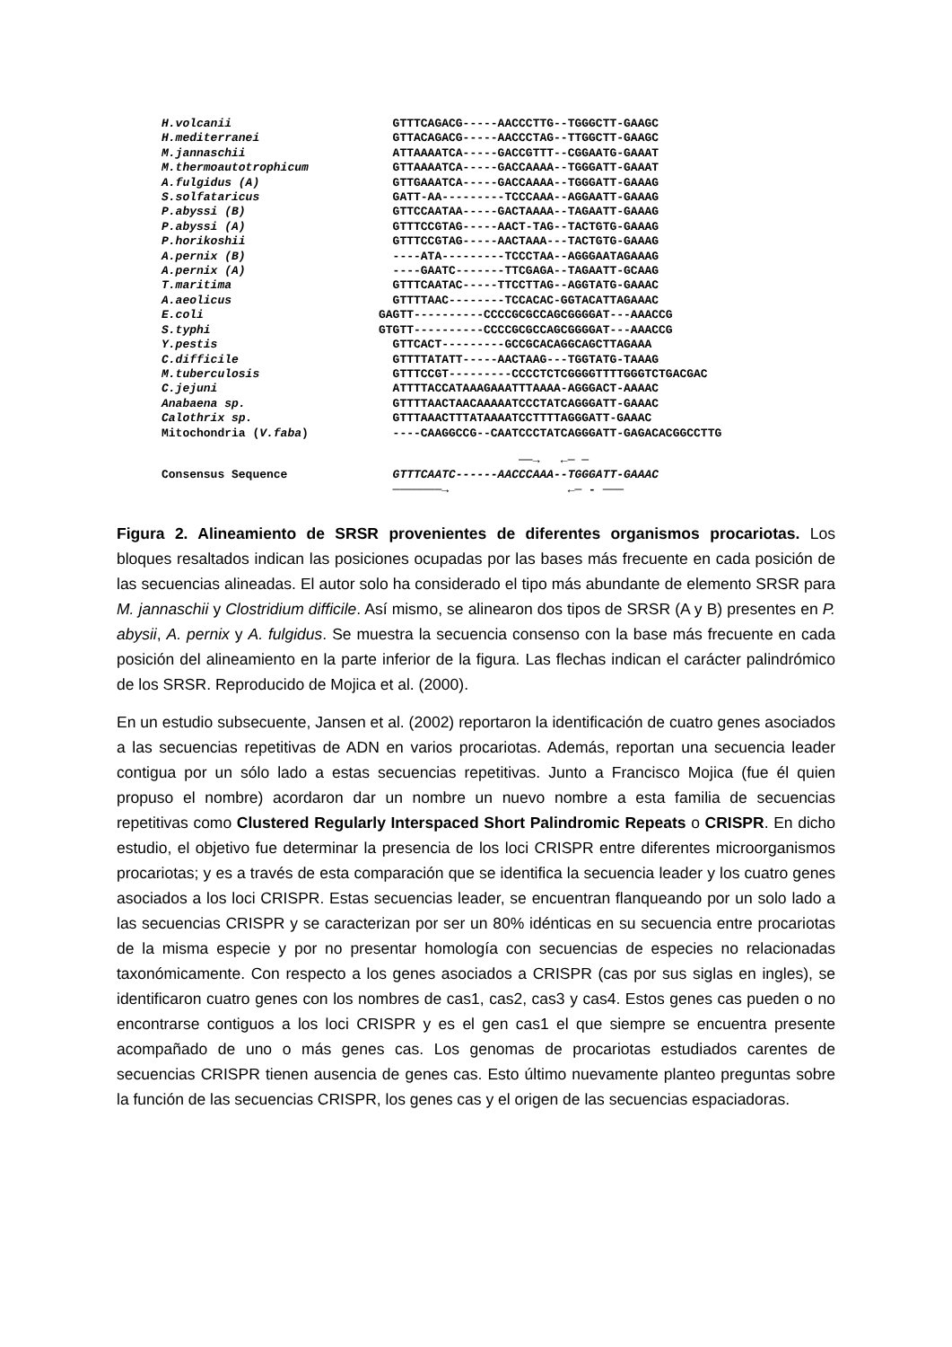H.volcanii GTTTCAGACG-----AACCCTTG--TGGGCTT-GAAGC
H.mediterranei GTTACAGACG-----AACCCTAG--TTGGCTT-GAAGC
M.jannaschii ATTAAAATCA-----GACCGTTT--CGGAATG-GAAAT
M.thermoautotrophicum GTTAAAATCA-----GACCAAAA--TGGGATT-GAAAT
A.fulgidus (A) GTTGAAATCA-----GACCAAAA--TGGGATT-GAAAG
S.solfataricus GATT-AA---------TCCCAAA--AGGAATT-GAAAG
P.abyssi (B) GTTCCAATAA-----GACTAAAA--TAGAATT-GAAAG
P.abyssi (A) GTTTCCGTAG-----AACT-TAG--TACTGTG-GAAAG
P.horikoshii GTTTCCGTAG-----AACTAAA---TACTGTG-GAAAG
A.pernix (B) ----ATA---------TCCCTAA--AGGGAATAGAAAG
A.pernix (A) ----GAATC-------TTCGAGA--TAGAATT-GCAAG
T.maritima GTTTCAATAC-----TTCCTTAG--AGGTATG-GAAAC
A.aeolicus GTTTTAAC--------TCCACAC-GGTACATTAGAAAC
E.coli GAGTT----------CCCCGCGCCAGCGGGGAT---AAACCG
S.typhi GTGTT----------CCCCGCGCCAGCGGGGAT---AAACCG
Y.pestis GTTCACT---------GCCGCACAGGCAGCTTAGAAA
C.difficile GTTTTATATT-----AACTAAG---TGGTATG-TAAAG
M.tuberculosis GTTTCCGT---------CCCCTCTCGGGGTTTTGGGTCTGACGAC
C.jejuni ATTTTACCATAAAGAAATTTAAAA-AGGGACT-AAAAC
Anabaena sp. GTTTTAACTAACAAAAATCCCTATCAGGGATT-GAAAC
Calothrix sp. GTTTAAACTTTATAAAATCCTTTTAGGGATT-GAAAC
Mitochondria (V.faba) ----CAAGGCCG--CAATCCCTATCAGGGATT-GAGACACGGCCTTG
──→ ←─ ─
Consensus Sequence GTTTCAATC------AACCCAAA--TGGGATT-GAAAC
───────→ ←─ - ───
Figura 2. Alineamiento de SRSR provenientes de diferentes organismos procariotas. Los bloques resaltados indican las posiciones ocupadas por las bases más frecuente en cada posición de las secuencias alineadas. El autor solo ha considerado el tipo más abundante de elemento SRSR para M. jannaschii y Clostridium difficile. Así mismo, se alinearon dos tipos de SRSR (A y B) presentes en P. abysii, A. pernix y A. fulgidus. Se muestra la secuencia consenso con la base más frecuente en cada posición del alineamiento en la parte inferior de la figura. Las flechas indican el carácter palindrómico de los SRSR. Reproducido de Mojica et al. (2000).
En un estudio subsecuente, Jansen et al. (2002) reportaron la identificación de cuatro genes asociados a las secuencias repetitivas de ADN en varios procariotas. Además, reportan una secuencia leader contigua por un sólo lado a estas secuencias repetitivas. Junto a Francisco Mojica (fue él quien propuso el nombre) acordaron dar un nombre un nuevo nombre a esta familia de secuencias repetitivas como Clustered Regularly Interspaced Short Palindromic Repeats o CRISPR. En dicho estudio, el objetivo fue determinar la presencia de los loci CRISPR entre diferentes microorganismos procariotas; y es a través de esta comparación que se identifica la secuencia leader y los cuatro genes asociados a los loci CRISPR. Estas secuencias leader, se encuentran flanqueando por un solo lado a las secuencias CRISPR y se caracterizan por ser un 80% idénticas en su secuencia entre procariotas de la misma especie y por no presentar homología con secuencias de especies no relacionadas taxonómicamente. Con respecto a los genes asociados a CRISPR (cas por sus siglas en ingles), se identificaron cuatro genes con los nombres de cas1, cas2, cas3 y cas4. Estos genes cas pueden o no encontrarse contiguos a los loci CRISPR y es el gen cas1 el que siempre se encuentra presente acompañado de uno o más genes cas. Los genomas de procariotas estudiados carentes de secuencias CRISPR tienen ausencia de genes cas. Esto último nuevamente planteo preguntas sobre la función de las secuencias CRISPR, los genes cas y el origen de las secuencias espaciadoras.